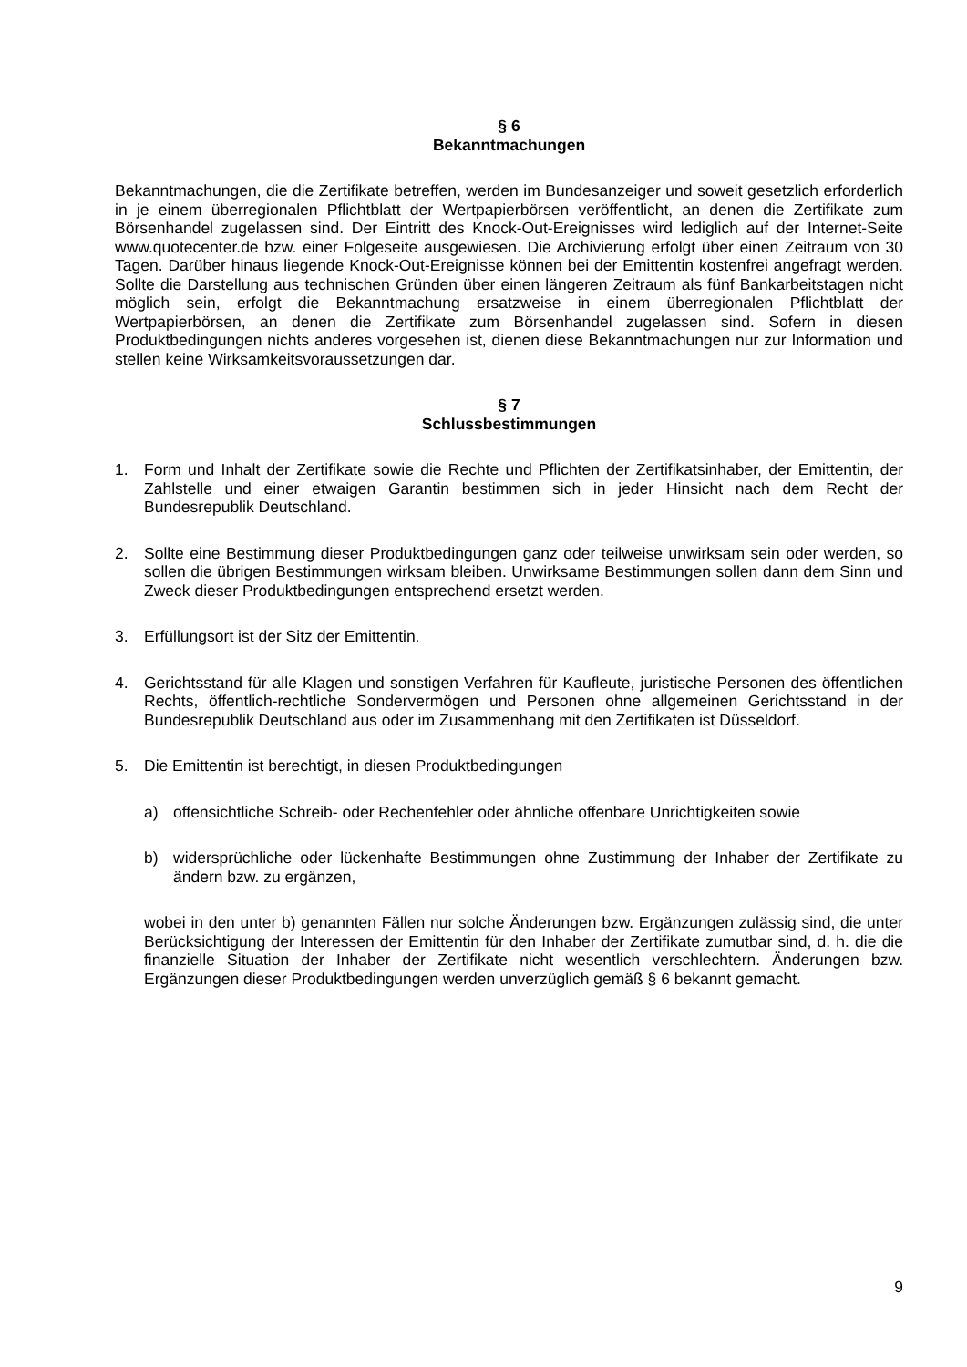§ 6
Bekanntmachungen
Bekanntmachungen, die die Zertifikate betreffen, werden im Bundesanzeiger und soweit gesetzlich erforderlich in je einem überregionalen Pflichtblatt der Wertpapierbörsen veröffentlicht, an denen die Zertifikate zum Börsenhandel zugelassen sind. Der Eintritt des Knock-Out-Ereignisses wird lediglich auf der Internet-Seite www.quotecenter.de bzw. einer Folgeseite ausgewiesen. Die Archivierung erfolgt über einen Zeitraum von 30 Tagen. Darüber hinaus liegende Knock-Out-Ereignisse können bei der Emittentin kostenfrei angefragt werden. Sollte die Darstellung aus technischen Gründen über einen längeren Zeitraum als fünf Bankarbeitstagen nicht möglich sein, erfolgt die Bekanntmachung ersatzweise in einem überregionalen Pflichtblatt der Wertpapierbörsen, an denen die Zertifikate zum Börsenhandel zugelassen sind. Sofern in diesen Produktbedingungen nichts anderes vorgesehen ist, dienen diese Bekanntmachungen nur zur Information und stellen keine Wirksamkeitsvoraussetzungen dar.
§ 7
Schlussbestimmungen
1. Form und Inhalt der Zertifikate sowie die Rechte und Pflichten der Zertifikatsinhaber, der Emittentin, der Zahlstelle und einer etwaigen Garantin bestimmen sich in jeder Hinsicht nach dem Recht der Bundesrepublik Deutschland.
2. Sollte eine Bestimmung dieser Produktbedingungen ganz oder teilweise unwirksam sein oder werden, so sollen die übrigen Bestimmungen wirksam bleiben. Unwirksame Bestimmungen sollen dann dem Sinn und Zweck dieser Produktbedingungen entsprechend ersetzt werden.
3. Erfüllungsort ist der Sitz der Emittentin.
4. Gerichtsstand für alle Klagen und sonstigen Verfahren für Kaufleute, juristische Personen des öffentlichen Rechts, öffentlich-rechtliche Sondervermögen und Personen ohne allgemeinen Gerichtsstand in der Bundesrepublik Deutschland aus oder im Zusammenhang mit den Zertifikaten ist Düsseldorf.
5. Die Emittentin ist berechtigt, in diesen Produktbedingungen
a) offensichtliche Schreib- oder Rechenfehler oder ähnliche offenbare Unrichtigkeiten sowie
b) widersprüchliche oder lückenhafte Bestimmungen ohne Zustimmung der Inhaber der Zertifikate zu ändern bzw. zu ergänzen,
wobei in den unter b) genannten Fällen nur solche Änderungen bzw. Ergänzungen zulässig sind, die unter Berücksichtigung der Interessen der Emittentin für den Inhaber der Zertifikate zumutbar sind, d. h. die die finanzielle Situation der Inhaber der Zertifikate nicht wesentlich verschlechtern. Änderungen bzw. Ergänzungen dieser Produktbedingungen werden unverzüglich gemäß § 6 bekannt gemacht.
9